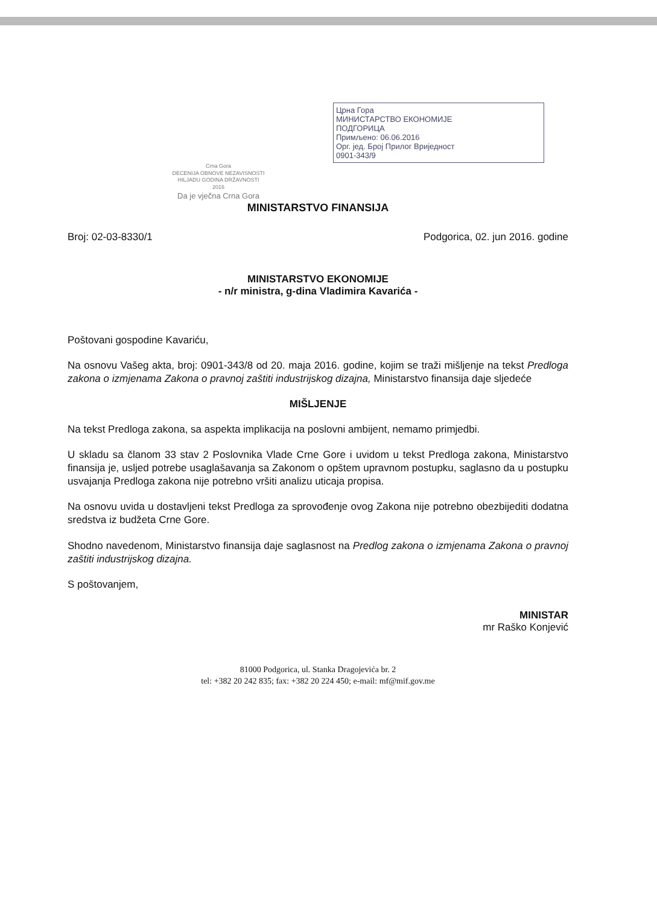Црна Гора
МИНИСТАРСТВО ЕКОНОМИЈЕ
ПОДГОРИЦА
Примљено: 06.06.2016
Орг. јед. Број Прилог Вриједност
0901-343/9
Crna Gora
DECENIJA OBNOVE NEZAVISNOSTI
HILJADU GODINA DRŽAVNOSTI
2016
Da je vječna Crna Gora
MINISTARSTVO FINANSIJA
Broj: 02-03-8330/1 Podgorica, 02. jun 2016. godine
MINISTARSTVO EKONOMIJE
- n/r ministra, g-dina Vladimira Kavarića -
Poštovani gospodine Kavariću,
Na osnovu Vašeg akta, broj: 0901-343/8 od 20. maja 2016. godine, kojim se traži mišljenje na tekst Predloga zakona o izmjenama Zakona o pravnoj zaštiti industrijskog dizajna, Ministarstvo finansija daje sljedeće
MIŠLJENJE
Na tekst Predloga zakona, sa aspekta implikacija na poslovni ambijent, nemamo primjedbi.
U skladu sa članom 33 stav 2 Poslovnika Vlade Crne Gore i uvidom u tekst Predloga zakona, Ministarstvo finansija je, usljed potrebe usaglašavanja sa Zakonom o opštem upravnom postupku, saglasno da u postupku usvajanja Predloga zakona nije potrebno vršiti analizu uticaja propisa.
Na osnovu uvida u dostavljeni tekst Predloga za sprovođenje ovog Zakona nije potrebno obezbijediti dodatna sredstva iz budžeta Crne Gore.
Shodno navedenom, Ministarstvo finansija daje saglasnost na Predlog zakona o izmjenama Zakona o pravnoj zaštiti industrijskog dizajna.
S poštovanjem,
MINISTAR
mr Raško Konjević
81000 Podgorica, ul. Stanka Dragojevića br. 2
tel: +382 20 242 835; fax: +382 20 224 450; e-mail: mf@mif.gov.me